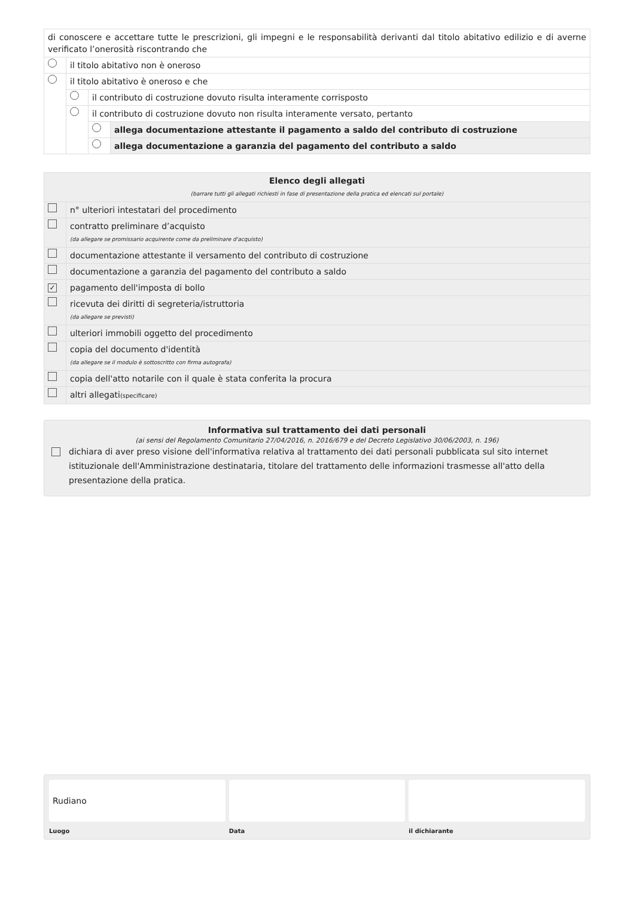| di conoscere e accettare tutte le prescrizioni, gli impegni e le responsabilità derivanti dal titolo abitativo edilizio e di averne verificato l’onerosità riscontrando che | | | |
| | il titolo abitativo non è oneroso | | |
| | il titolo abitativo è oneroso e che | | |
| | | il contributo di costruzione dovuto risulta interamente corrisposto | |
| | | il contributo di costruzione dovuto non risulta interamente versato, pertanto | |
| | | | allega documentazione attestante il pagamento a saldo del contributo di costruzione |
| | | | allega documentazione a garanzia del pagamento del contributo a saldo |
| Elenco degli allegati (barrare tutti gli allegati richiesti in fase di presentazione della pratica ed elencati sul portale) | |
| | n° ulteriori intestatari del procedimento |
| | contratto preliminare d’acquisto (da allegare se promissario acquirente come da preliminare d'acquisto) |
| | documentazione attestante il versamento del contributo di costruzione |
| | documentazione a garanzia del pagamento del contributo a saldo |
| ✓ | pagamento dell'imposta di bollo |
| | ricevuta dei diritti di segreteria/istruttoria (da allegare se previsti) |
| | ulteriori immobili oggetto del procedimento |
| | copia del documento d'identità (da allegare se il modulo è sottoscritto con firma autografa) |
| | copia dell'atto notarile con il quale è stata conferita la procura |
| | altri allegati (specificare) |
Informativa sul trattamento dei dati personali
(ai sensi del Regolamento Comunitario 27/04/2016, n. 2016/679 e del Decreto Legislativo 30/06/2003, n. 196)
dichiara di aver preso visione dell'informativa relativa al trattamento dei dati personali pubblicata sul sito internet istituzionale dell'Amministrazione destinataria, titolare del trattamento delle informazioni trasmesse all'atto della presentazione della pratica.
Rudiano
Luogo
Data il dichiarante